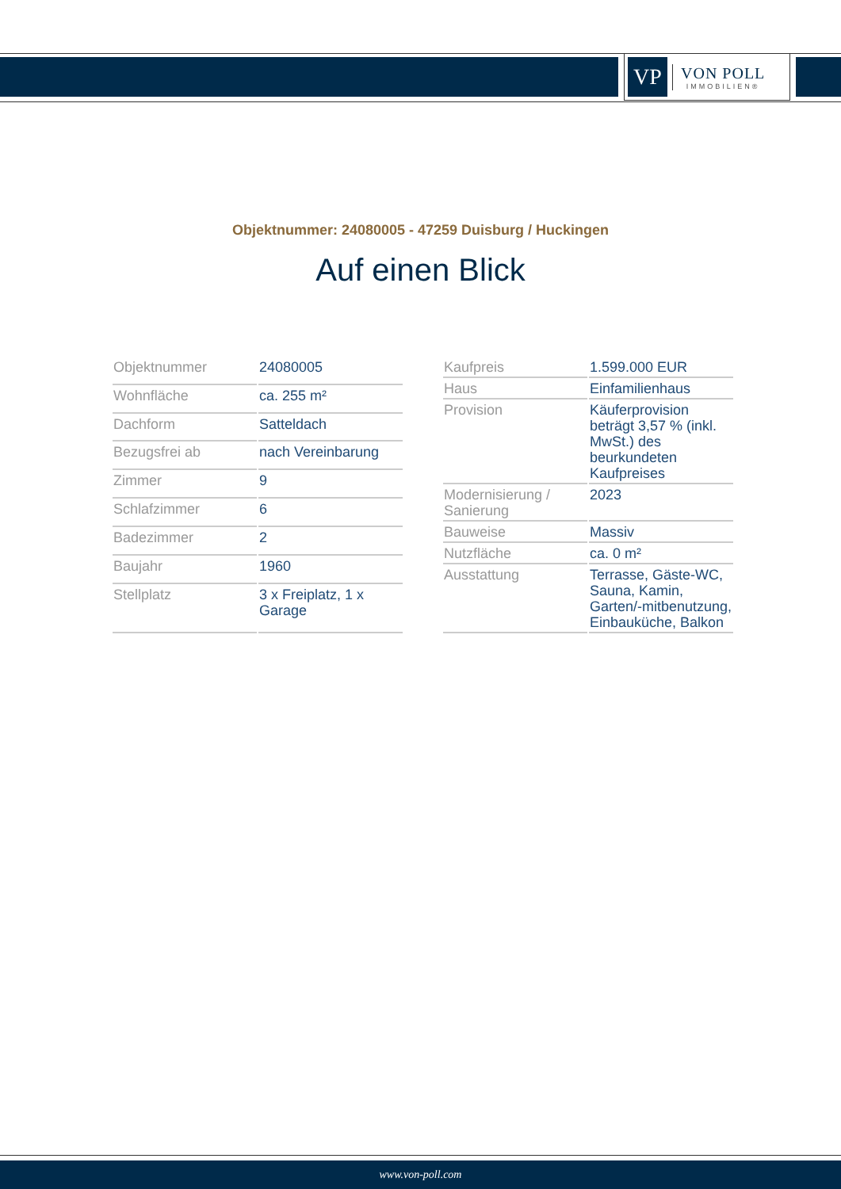VP
VON POLL
IMMOBILIEN®
Objektnummer: 24080005 - 47259 Duisburg / Huckingen
Auf einen Blick
| Objektnummer | 24080005 |
| Wohnfläche | ca. 255 m² |
| Dachform | Satteldach |
| Bezugsfrei ab | nach Vereinbarung |
| Zimmer | 9 |
| Schlafzimmer | 6 |
| Badezimmer | 2 |
| Baujahr | 1960 |
| Stellplatz | 3 x Freiplatz, 1 x Garage |
| Kaufpreis | 1.599.000 EUR |
| Haus | Einfamilienhaus |
| Provision | Käuferprovision beträgt 3,57 % (inkl. MwSt.) des beurkundeten Kaufpreises |
| Modernisierung / Sanierung | 2023 |
| Bauweise | Massiv |
| Nutzfläche | ca. 0 m² |
| Ausstattung | Terrasse, Gäste-WC, Sauna, Kamin, Garten/-mitbenutzung, Einbauküche, Balkon |
www.von-poll.com